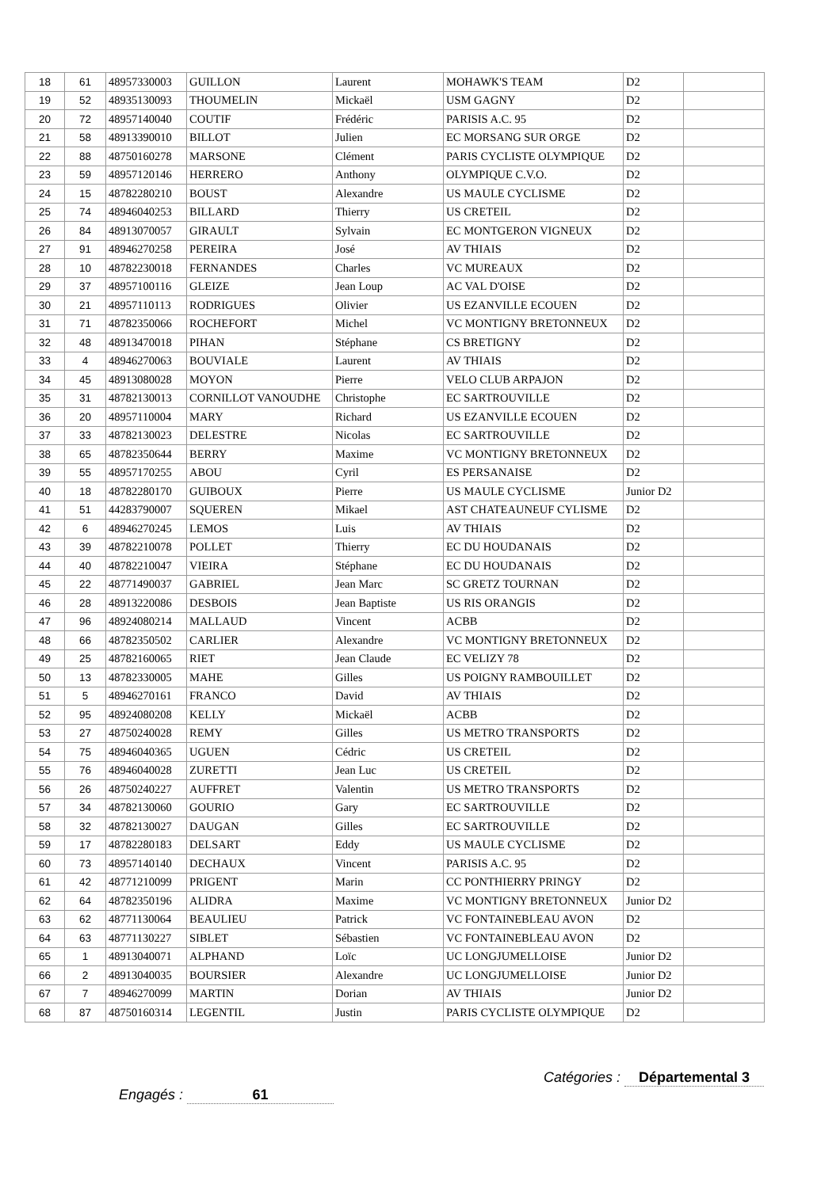| 18 | 61 | 48957330003 | GUILLON | Laurent | MOHAWK'S TEAM | D2 | |
| 19 | 52 | 48935130093 | THOUMELIN | Mickaël | USM GAGNY | D2 | |
| 20 | 72 | 48957140040 | COUTIF | Frédéric | PARISIS A.C. 95 | D2 | |
| 21 | 58 | 48913390010 | BILLOT | Julien | EC MORSANG SUR ORGE | D2 | |
| 22 | 88 | 48750160278 | MARSONE | Clément | PARIS CYCLISTE OLYMPIQUE | D2 | |
| 23 | 59 | 48957120146 | HERRERO | Anthony | OLYMPIQUE C.V.O. | D2 | |
| 24 | 15 | 48782280210 | BOUST | Alexandre | US MAULE CYCLISME | D2 | |
| 25 | 74 | 48946040253 | BILLARD | Thierry | US CRETEIL | D2 | |
| 26 | 84 | 48913070057 | GIRAULT | Sylvain | EC MONTGERON VIGNEUX | D2 | |
| 27 | 91 | 48946270258 | PEREIRA | José | AV THIAIS | D2 | |
| 28 | 10 | 48782230018 | FERNANDES | Charles | VC MUREAUX | D2 | |
| 29 | 37 | 48957100116 | GLEIZE | Jean Loup | AC VAL D'OISE | D2 | |
| 30 | 21 | 48957110113 | RODRIGUES | Olivier | US EZANVILLE ECOUEN | D2 | |
| 31 | 71 | 48782350066 | ROCHEFORT | Michel | VC MONTIGNY BRETONNEUX | D2 | |
| 32 | 48 | 48913470018 | PIHAN | Stéphane | CS BRETIGNY | D2 | |
| 33 | 4 | 48946270063 | BOUVIALE | Laurent | AV THIAIS | D2 | |
| 34 | 45 | 48913080028 | MOYON | Pierre | VELO CLUB ARPAJON | D2 | |
| 35 | 31 | 48782130013 | CORNILLOT VANOUDHE | Christophe | EC SARTROUVILLE | D2 | |
| 36 | 20 | 48957110004 | MARY | Richard | US EZANVILLE ECOUEN | D2 | |
| 37 | 33 | 48782130023 | DELESTRE | Nicolas | EC SARTROUVILLE | D2 | |
| 38 | 65 | 48782350644 | BERRY | Maxime | VC MONTIGNY BRETONNEUX | D2 | |
| 39 | 55 | 48957170255 | ABOU | Cyril | ES PERSANAISE | D2 | |
| 40 | 18 | 48782280170 | GUIBOUX | Pierre | US MAULE CYCLISME | Junior D2 | |
| 41 | 51 | 44283790007 | SQUEREN | Mikael | AST CHATEAUNEUF CYLISME | D2 | |
| 42 | 6 | 48946270245 | LEMOS | Luis | AV THIAIS | D2 | |
| 43 | 39 | 48782210078 | POLLET | Thierry | EC DU HOUDANAIS | D2 | |
| 44 | 40 | 48782210047 | VIEIRA | Stéphane | EC DU HOUDANAIS | D2 | |
| 45 | 22 | 48771490037 | GABRIEL | Jean Marc | SC GRETZ TOURNAN | D2 | |
| 46 | 28 | 48913220086 | DESBOIS | Jean Baptiste | US RIS ORANGIS | D2 | |
| 47 | 96 | 48924080214 | MALLAUD | Vincent | ACBB | D2 | |
| 48 | 66 | 48782350502 | CARLIER | Alexandre | VC MONTIGNY BRETONNEUX | D2 | |
| 49 | 25 | 48782160065 | RIET | Jean Claude | EC VELIZY 78 | D2 | |
| 50 | 13 | 48782330005 | MAHE | Gilles | US POIGNY RAMBOUILLET | D2 | |
| 51 | 5 | 48946270161 | FRANCO | David | AV THIAIS | D2 | |
| 52 | 95 | 48924080208 | KELLY | Mickaël | ACBB | D2 | |
| 53 | 27 | 48750240028 | REMY | Gilles | US METRO TRANSPORTS | D2 | |
| 54 | 75 | 48946040365 | UGUEN | Cédric | US CRETEIL | D2 | |
| 55 | 76 | 48946040028 | ZURETTI | Jean Luc | US CRETEIL | D2 | |
| 56 | 26 | 48750240227 | AUFFRET | Valentin | US METRO TRANSPORTS | D2 | |
| 57 | 34 | 48782130060 | GOURIO | Gary | EC SARTROUVILLE | D2 | |
| 58 | 32 | 48782130027 | DAUGAN | Gilles | EC SARTROUVILLE | D2 | |
| 59 | 17 | 48782280183 | DELSART | Eddy | US MAULE CYCLISME | D2 | |
| 60 | 73 | 48957140140 | DECHAUX | Vincent | PARISIS A.C. 95 | D2 | |
| 61 | 42 | 48771210099 | PRIGENT | Marin | CC PONTHIERRY PRINGY | D2 | |
| 62 | 64 | 48782350196 | ALIDRA | Maxime | VC MONTIGNY BRETONNEUX | Junior D2 | |
| 63 | 62 | 48771130064 | BEAULIEU | Patrick | VC FONTAINEBLEAU AVON | D2 | |
| 64 | 63 | 48771130227 | SIBLET | Sébastien | VC FONTAINEBLEAU AVON | D2 | |
| 65 | 1 | 48913040071 | ALPHAND | Loïc | UC LONGJUMELLOISE | Junior D2 | |
| 66 | 2 | 48913040035 | BOURSIER | Alexandre | UC LONGJUMELLOISE | Junior D2 | |
| 67 | 7 | 48946270099 | MARTIN | Dorian | AV THIAIS | Junior D2 | |
| 68 | 87 | 48750160314 | LEGENTIL | Justin | PARIS CYCLISTE OLYMPIQUE | D2 | |
Catégories : Départemental 3
Engagés : 61